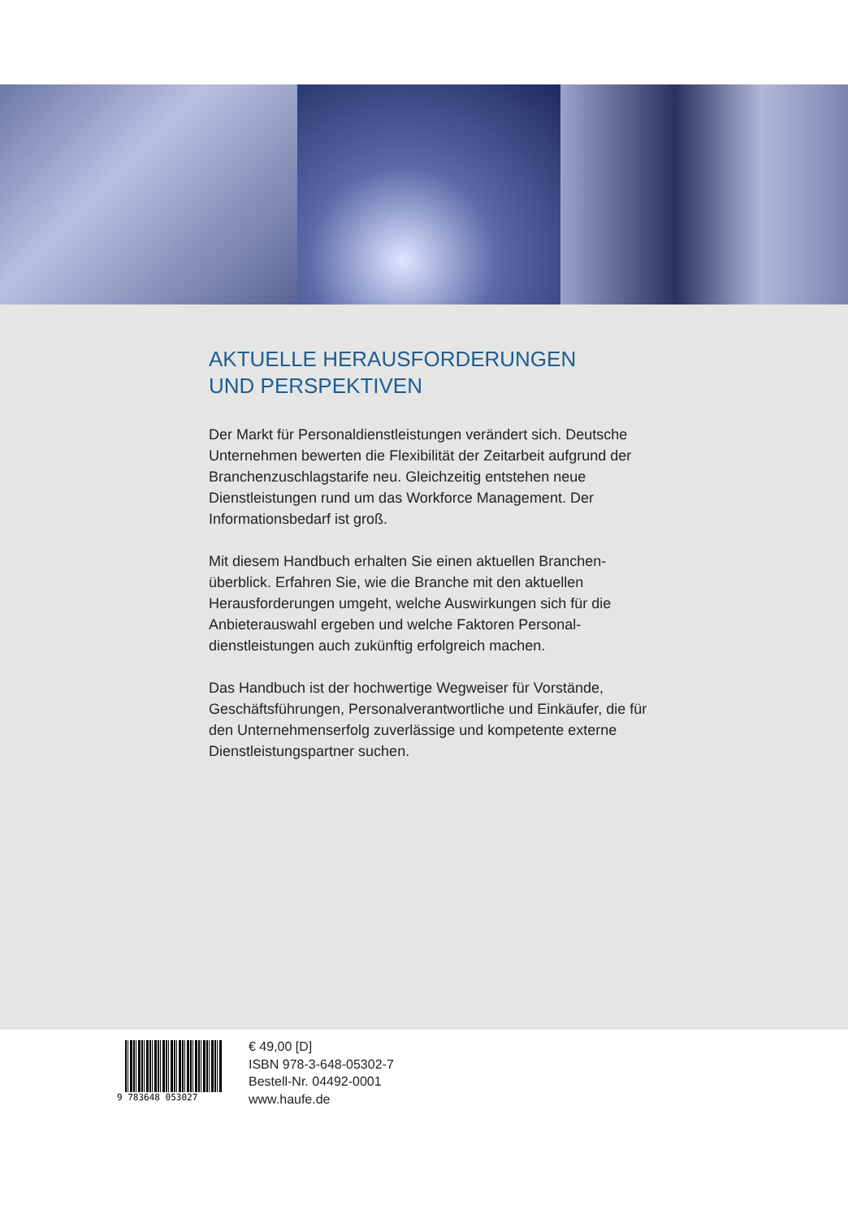AKTUELLE HERAUSFORDERUNGEN
UND PERSPEKTIVEN
Der Markt für Personaldienstleistungen verändert sich. Deutsche Unternehmen bewerten die Flexibilität der Zeitarbeit aufgrund der Branchenzuschlagstarife neu. Gleichzeitig entstehen neue Dienstleistungen rund um das Workforce Management. Der Informationsbedarf ist groß.
Mit diesem Handbuch erhalten Sie einen aktuellen Branchen­überblick. Erfahren Sie, wie die Branche mit den aktuellen Herausforderungen umgeht, welche Auswirkungen sich für die Anbieterauswahl ergeben und welche Faktoren Personal­dienstleistungen auch zukünftig erfolgreich machen.
Das Handbuch ist der hochwertige Wegweiser für Vorstände, Geschäftsführungen, Personalverantwortliche und Einkäufer, die für den Unternehmenserfolg zuverlässige und kompetente externe Dienstleistungspartner suchen.
9 783648 053027
€ 49,00 [D]
ISBN 978-3-648-05302-7
Bestell-Nr. 04492-0001
www.haufe.de